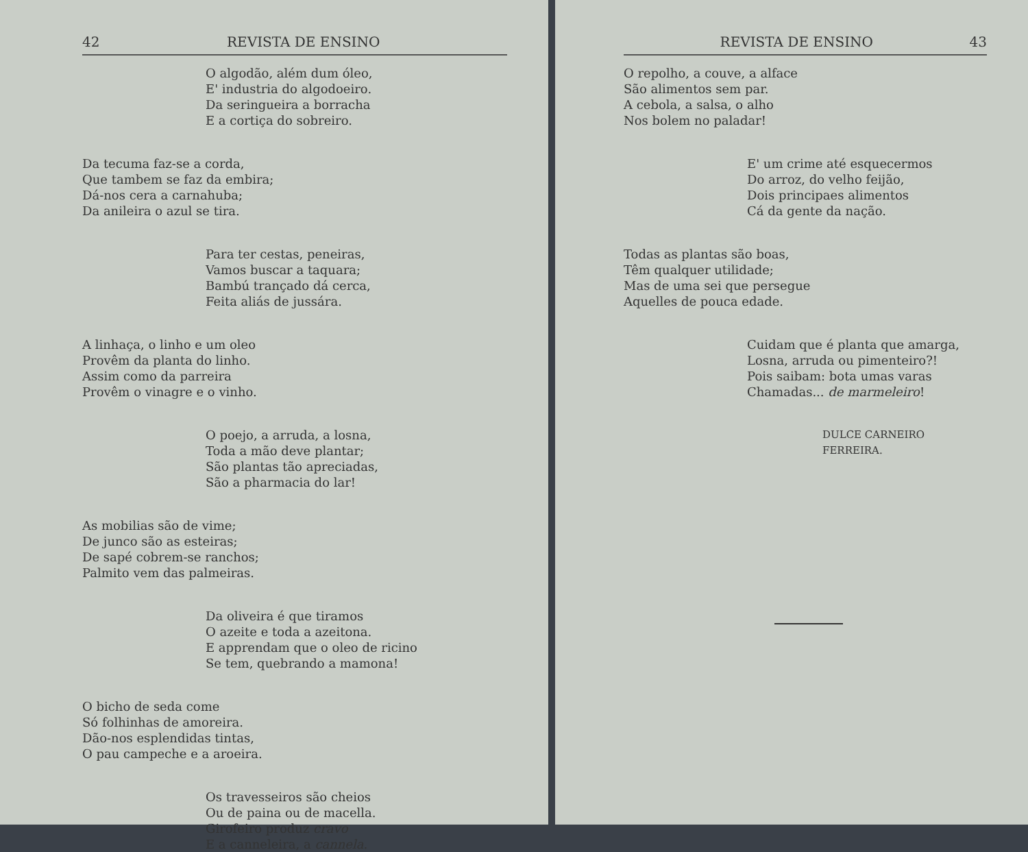42 REVISTA DE ENSINO
O algodão, além dum óleo,
E' industria do algodoeiro.
Da seringueira a borracha
E a cortiça do sobreiro.
Da tecuma faz-se a corda,
Que tambem se faz da embira;
Dá-nos cera a carnahuba;
Da anileira o azul se tira.
Para ter cestas, peneiras,
Vamos buscar a taquara;
Bambú trançado dá cerca,
Feita aliás de jussára.
A linhaça, o linho e um oleo
Provêm da planta do linho.
Assim como da parreira
Provêm o vinagre e o vinho.
O poejo, a arruda, a losna,
Toda a mão deve plantar;
São plantas tão apreciadas,
São a pharmacia do lar!
As mobilias são de vime;
De junco são as esteiras;
De sapé cobrem-se ranchos;
Palmito vem das palmeiras.
Da oliveira é que tiramos
O azeite e toda a azeitona.
E apprendam que o oleo de ricino
Se tem, quebrando a mamona!
O bicho de seda come
Só folhinhas de amoreira.
Dão-nos esplendidas tintas,
O pau campeche e a aroeira.
Os travesseiros são cheios
Ou de paina ou de macella.
Girofeiro produz cravo
E a canneleira, a cannela.
REVISTA DE ENSINO 43
O repolho, a couve, a alface
São alimentos sem par.
A cebola, a salsa, o alho
Nos bolem no paladar!
E' um crime até esquecermos
Do arroz, do velho feijão,
Dois principaes alimentos
Cá da gente da nação.
Todas as plantas são boas,
Têm qualquer utilidade;
Mas de uma sei que persegue
Aquelles de pouca edade.
Cuidam que é planta que amarga,
Losna, arruda ou pimenteiro?!
Pois saibam: bota umas varas
Chamadas... de marmeleiro!
DULCE CARNEIRO FERREIRA.